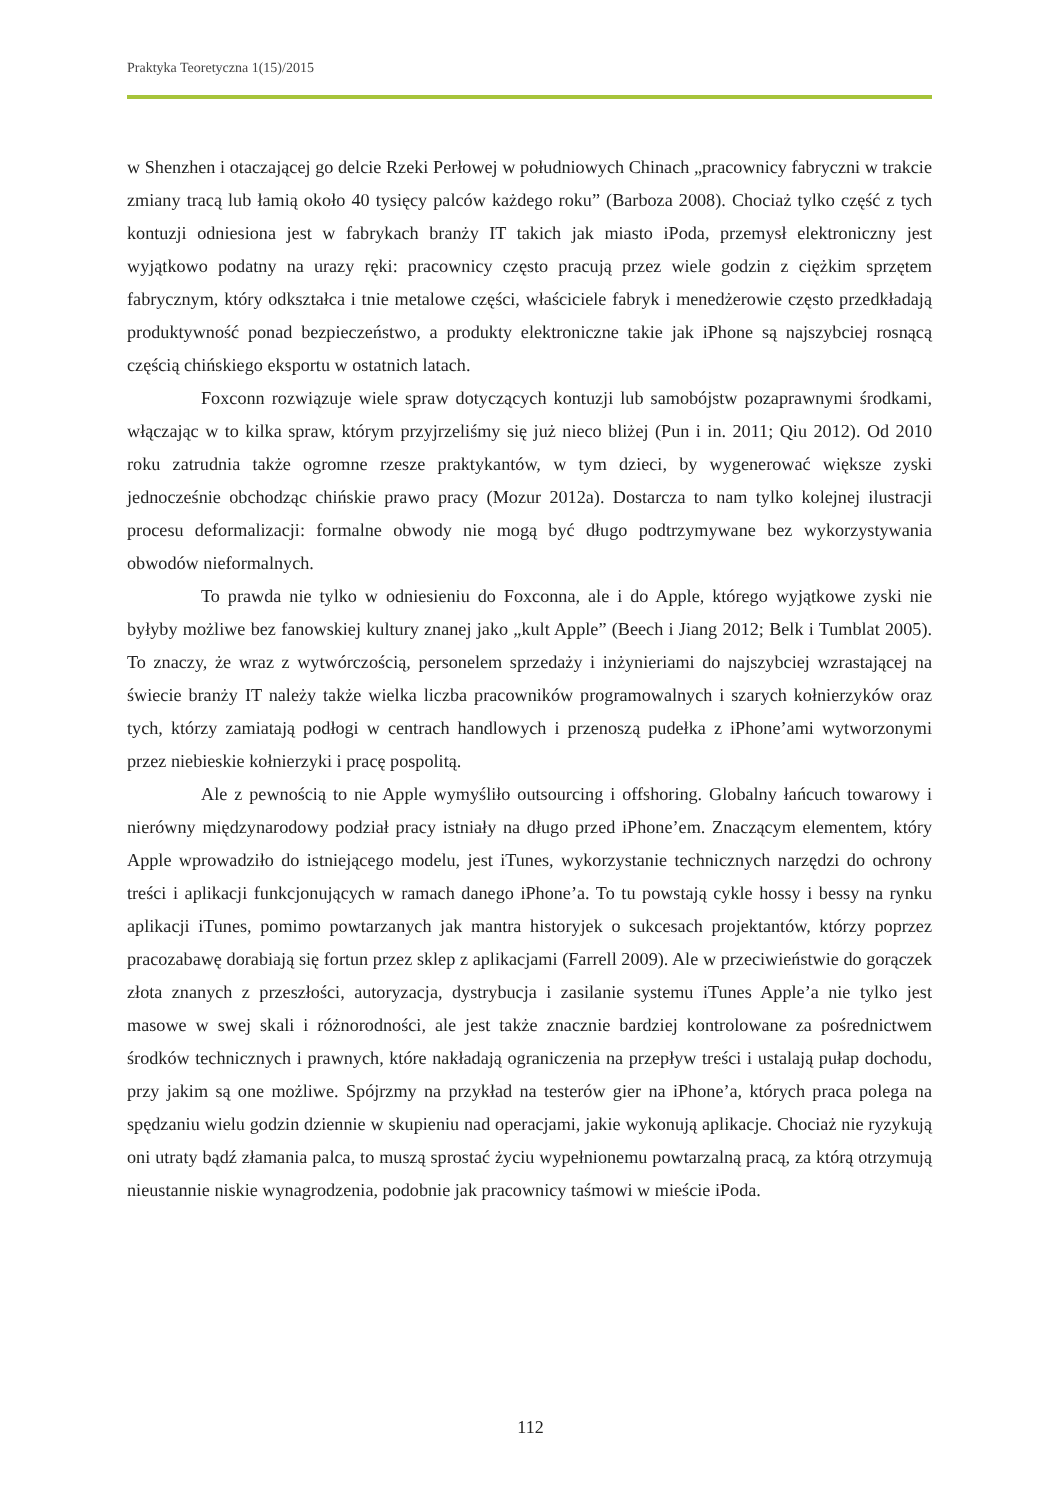Praktyka Teoretyczna 1(15)/2015
w Shenzhen i otaczającej go delcie Rzeki Perłowej w południowych Chinach „pracownicy fabryczni w trakcie zmiany tracą lub łamią około 40 tysięcy palców każdego roku” (Barboza 2008). Chociaż tylko część z tych kontuzji odniesiona jest w fabrykach branży IT takich jak miasto iPoda, przemysł elektroniczny jest wyjątkowo podatny na urazy ręki: pracownicy często pracują przez wiele godzin z ciężkim sprzętem fabrycznym, który odkształca i tnie metalowe części, właściciele fabryk i menedżerowie często przedkładają produktywność ponad bezpieczeństwo, a produkty elektroniczne takie jak iPhone są najszybciej rosnącą częścią chińskiego eksportu w ostatnich latach.
Foxconn rozwiązuje wiele spraw dotyczących kontuzji lub samobójstw pozaprawnymi środkami, włączając w to kilka spraw, którym przyjrzeliśmy się już nieco bliżej (Pun i in. 2011; Qiu 2012). Od 2010 roku zatrudnia także ogromne rzesze praktykantów, w tym dzieci, by wygenerować większe zyski jednocześnie obchodząc chińskie prawo pracy (Mozur 2012a). Dostarcza to nam tylko kolejnej ilustracji procesu deformalizacji: formalne obwody nie mogą być długo podtrzymywane bez wykorzystywania obwodów nieformalnych.
To prawda nie tylko w odniesieniu do Foxconna, ale i do Apple, którego wyjątkowe zyski nie byłyby możliwe bez fanowskiej kultury znanej jako „kult Apple” (Beech i Jiang 2012; Belk i Tumblat 2005). To znaczy, że wraz z wytwórczością, personelem sprzedaży i inżynieriami do najszybciej wzrastającej na świecie branży IT należy także wielka liczba pracowników programowalnych i szarych kołnierzyków oraz tych, którzy zamiatają podłogi w centrach handlowych i przenoszą pudełka z iPhone’ami wytworzonymi przez niebieskie kołnierzyki i pracę pospolitą.
Ale z pewnością to nie Apple wymyśliło outsourcing i offshoring. Globalny łańcuch towarowy i nierówny międzynarodowy podział pracy istniały na długo przed iPhone’em. Znaczącym elementem, który Apple wprowadziło do istniejącego modelu, jest iTunes, wykorzystanie technicznych narzędzi do ochrony treści i aplikacji funkcjonujących w ramach danego iPhone’a. To tu powstają cykle hossy i bessy na rynku aplikacji iTunes, pomimo powtarzanych jak mantra historyjek o sukcesach projektantów, którzy poprzez pracozabawę dorabiają się fortun przez sklep z aplikacjami (Farrell 2009). Ale w przeciwieństwie do gorączek złota znanych z przeszłości, autoryzacja, dystrybucja i zasilanie systemu iTunes Apple’a nie tylko jest masowe w swej skali i różnorodności, ale jest także znacznie bardziej kontrolowane za pośrednictwem środków technicznych i prawnych, które nakładają ograniczenia na przepływ treści i ustalają pułap dochodu, przy jakim są one możliwe. Spójrzmy na przykład na testerów gier na iPhone’a, których praca polega na spędzaniu wielu godzin dziennie w skupieniu nad operacjami, jakie wykonują aplikacje. Chociaż nie ryzykują oni utraty bądź złamania palca, to muszą sprostać życiu wypełnionemu powtarzalną pracą, za którą otrzymują nieustannie niskie wynagrodzenia, podobnie jak pracownicy taśmowi w mieście iPoda.
112